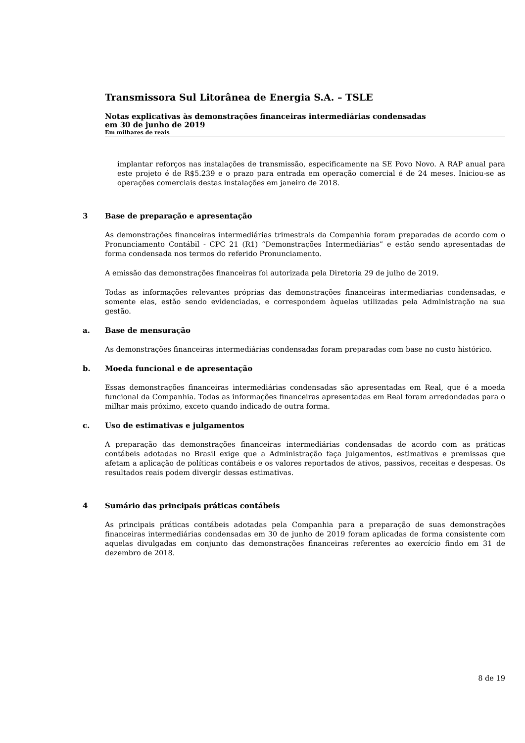Transmissora Sul Litorânea de Energia S.A. – TSLE
Notas explicativas às demonstrações financeiras intermediárias condensadas
em 30 de junho de 2019
Em milhares de reais
implantar reforços nas instalações de transmissão, especificamente na SE Povo Novo. A RAP anual para este projeto é de R$5.239 e o prazo para entrada em operação comercial é de 24 meses. Iniciou-se as operações comerciais destas instalações em janeiro de 2018.
3 Base de preparação e apresentação
As demonstrações financeiras intermediárias trimestrais da Companhia foram preparadas de acordo com o Pronunciamento Contábil - CPC 21 (R1) “Demonstrações Intermediárias” e estão sendo apresentadas de forma condensada nos termos do referido Pronunciamento.
A emissão das demonstrações financeiras foi autorizada pela Diretoria 29 de julho de 2019.
Todas as informações relevantes próprias das demonstrações financeiras intermediarias condensadas, e somente elas, estão sendo evidenciadas, e correspondem àquelas utilizadas pela Administração na sua gestão.
a. Base de mensuração
As demonstrações financeiras intermediárias condensadas foram preparadas com base no custo histórico.
b. Moeda funcional e de apresentação
Essas demonstrações financeiras intermediárias condensadas são apresentadas em Real, que é a moeda funcional da Companhia. Todas as informações financeiras apresentadas em Real foram arredondadas para o milhar mais próximo, exceto quando indicado de outra forma.
c. Uso de estimativas e julgamentos
A preparação das demonstrações financeiras intermediárias condensadas de acordo com as práticas contábeis adotadas no Brasil exige que a Administração faça julgamentos, estimativas e premissas que afetam a aplicação de políticas contábeis e os valores reportados de ativos, passivos, receitas e despesas. Os resultados reais podem divergir dessas estimativas.
4 Sumário das principais práticas contábeis
As principais práticas contábeis adotadas pela Companhia para a preparação de suas demonstrações financeiras intermediárias condensadas em 30 de junho de 2019 foram aplicadas de forma consistente com aquelas divulgadas em conjunto das demonstrações financeiras referentes ao exercício findo em 31 de dezembro de 2018.
8 de 19